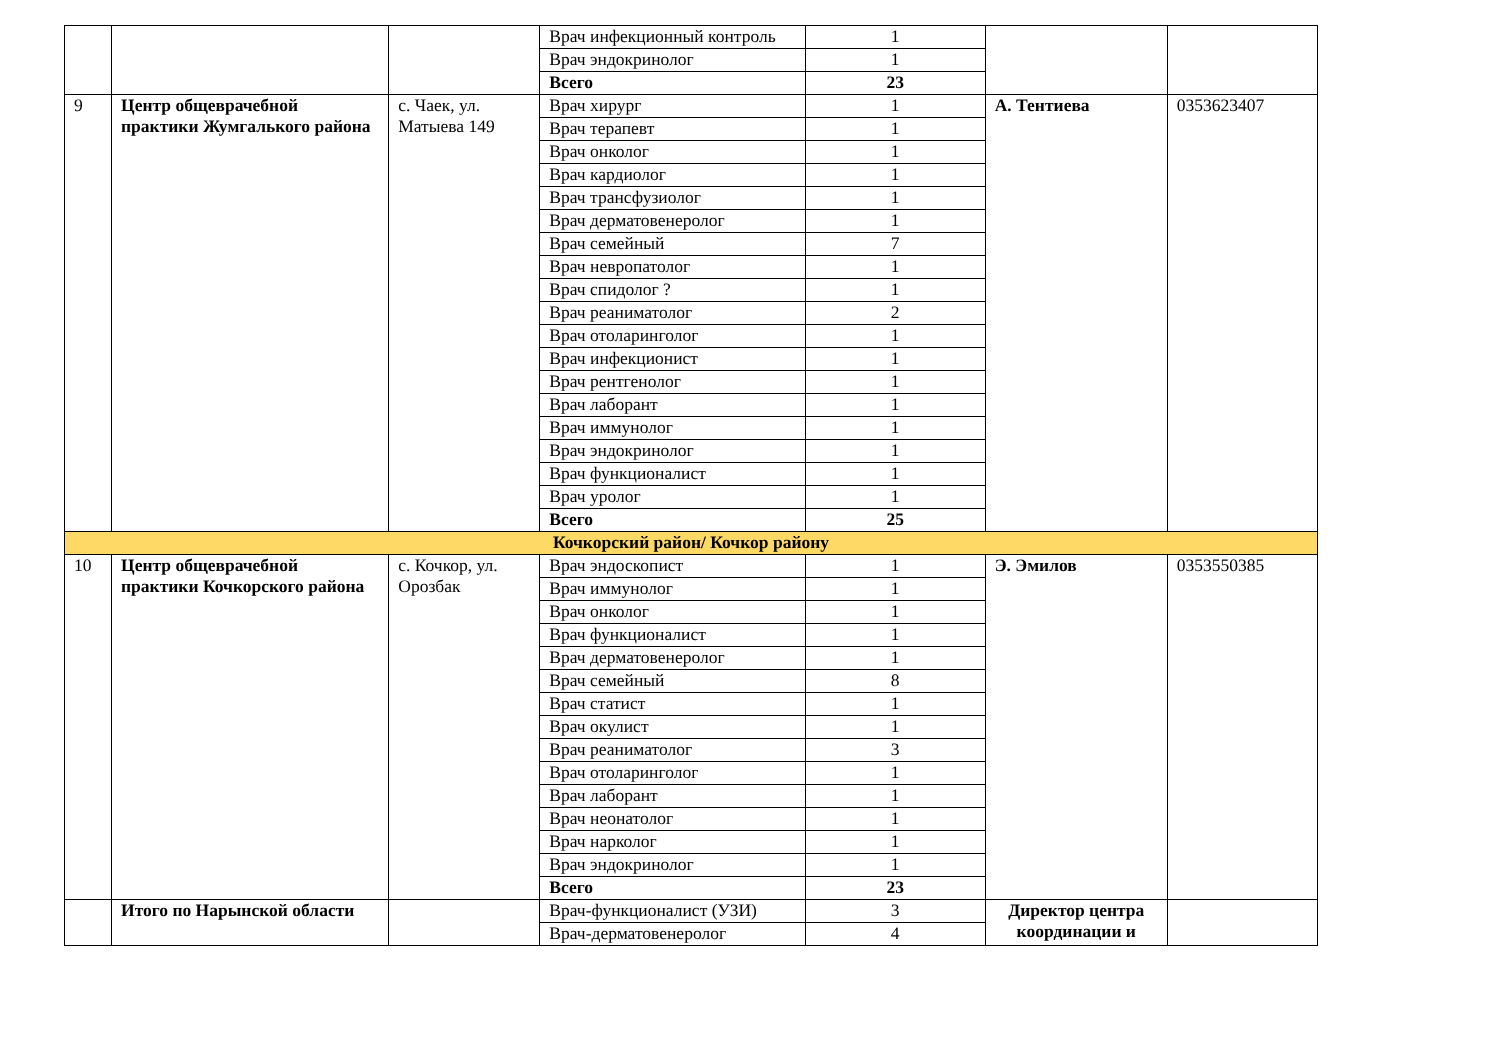| | | | Врач инфекционный контроль | 1 | | |
| | | | Врач эндокринолог | 1 | | |
| | | | Всего | 23 | | |
| 9 | Центр общеврачебной практики Жумгалького района | с. Чаек, ул. Матыева 149 | Врач хирург | 1 | А. Тентиева | 0353623407 |
| | | | Врач терапевт | 1 | | |
| | | | Врач онколог | 1 | | |
| | | | Врач кардиолог | 1 | | |
| | | | Врач трансфузиолог | 1 | | |
| | | | Врач дерматовенеролог | 1 | | |
| | | | Врач семейный | 7 | | |
| | | | Врач невропатолог | 1 | | |
| | | | Врач спидолог ? | 1 | | |
| | | | Врач реаниматолог | 2 | | |
| | | | Врач отоларинголог | 1 | | |
| | | | Врач инфекционист | 1 | | |
| | | | Врач рентгенолог | 1 | | |
| | | | Врач лаборант | 1 | | |
| | | | Врач иммунолог | 1 | | |
| | | | Врач эндокринолог | 1 | | |
| | | | Врач функционалист | 1 | | |
| | | | Врач уролог | 1 | | |
| | | | Всего | 25 | | |
| Кочкорский район/ Кочкор району | | | | | | |
| 10 | Центр общеврачебной практики Кочкорского района | с. Кочкор, ул. Орозбак | Врач эндоскопист | 1 | Э. Эмилов | 0353550385 |
| | | | Врач иммунолог | 1 | | |
| | | | Врач онколог | 1 | | |
| | | | Врач функционалист | 1 | | |
| | | | Врач дерматовенеролог | 1 | | |
| | | | Врач семейный | 8 | | |
| | | | Врач статист | 1 | | |
| | | | Врач окулист | 1 | | |
| | | | Врач реаниматолог | 3 | | |
| | | | Врач отоларинголог | 1 | | |
| | | | Врач лаборант | 1 | | |
| | | | Врач неонатолог | 1 | | |
| | | | Врач нарколог | 1 | | |
| | | | Врач эндокринолог | 1 | | |
| | | | Всего | 23 | | |
| | Итого по Нарынской области | | Врач-функционалист (УЗИ) | 3 | Директор центра координации и | |
| | | | Врач-дерматовенеролог | 4 | | |